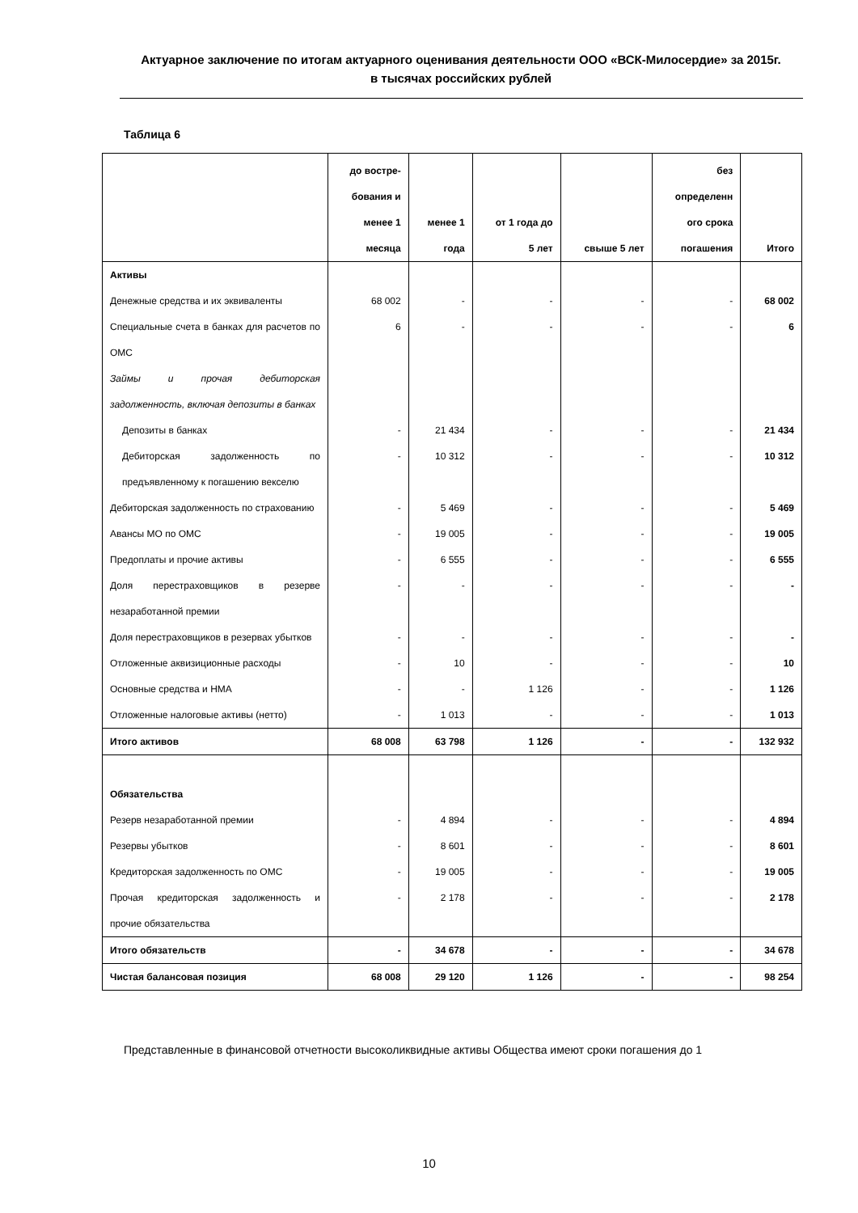Актуарное заключение по итогам актуарного оценивания деятельности ООО «ВСК-Милосердие» за 2015г.
в тысячах российских рублей
Таблица 6
| | до востре- бования и менее 1 месяца | менее 1 года | от 1 года до 5 лет | свыше 5 лет | без определенн ого срока погашения | Итого |
| --- | --- | --- | --- | --- | --- | --- |
| Активы | | | | | | |
| Денежные средства и их эквиваленты | 68 002 | - | - | - | - | 68 002 |
| Специальные счета в банках для расчетов по ОМС | 6 | - | - | - | - | 6 |
| Займы и прочая дебиторская задолженность, включая депозиты в банках | | | | | | |
| Депозиты в банках | - | 21 434 | - | - | - | 21 434 |
| Дебиторская задолженность по предъявленному к погашению векселю | - | 10 312 | - | - | - | 10 312 |
| Дебиторская задолженность по страхованию | - | 5 469 | - | - | - | 5 469 |
| Авансы МО по ОМС | - | 19 005 | - | - | - | 19 005 |
| Предоплаты и прочие активы | - | 6 555 | - | - | - | 6 555 |
| Доля перестраховщиков в резерве незаработанной премии | - | - | - | - | - | - |
| Доля перестраховщиков в резервах убытков | - | - | - | - | - | - |
| Отложенные аквизиционные расходы | - | 10 | - | - | - | 10 |
| Основные средства и НМА | - | - | 1 126 | - | - | 1 126 |
| Отложенные налоговые активы (нетто) | - | 1 013 | - | - | - | 1 013 |
| Итого активов | 68 008 | 63 798 | 1 126 | - | - | 132 932 |
| Обязательства | | | | | | |
| Резерв незаработанной премии | - | 4 894 | - | - | - | 4 894 |
| Резервы убытков | - | 8 601 | - | - | - | 8 601 |
| Кредиторская задолженность по ОМС | - | 19 005 | - | - | - | 19 005 |
| Прочая кредиторская задолженность и прочие обязательства | - | 2 178 | - | - | - | 2 178 |
| Итого обязательств | - | 34 678 | - | - | - | 34 678 |
| Чистая балансовая позиция | 68 008 | 29 120 | 1 126 | - | - | 98 254 |
Представленные в финансовой отчетности высоколиквидные активы Общества имеют сроки погашения до 1
10